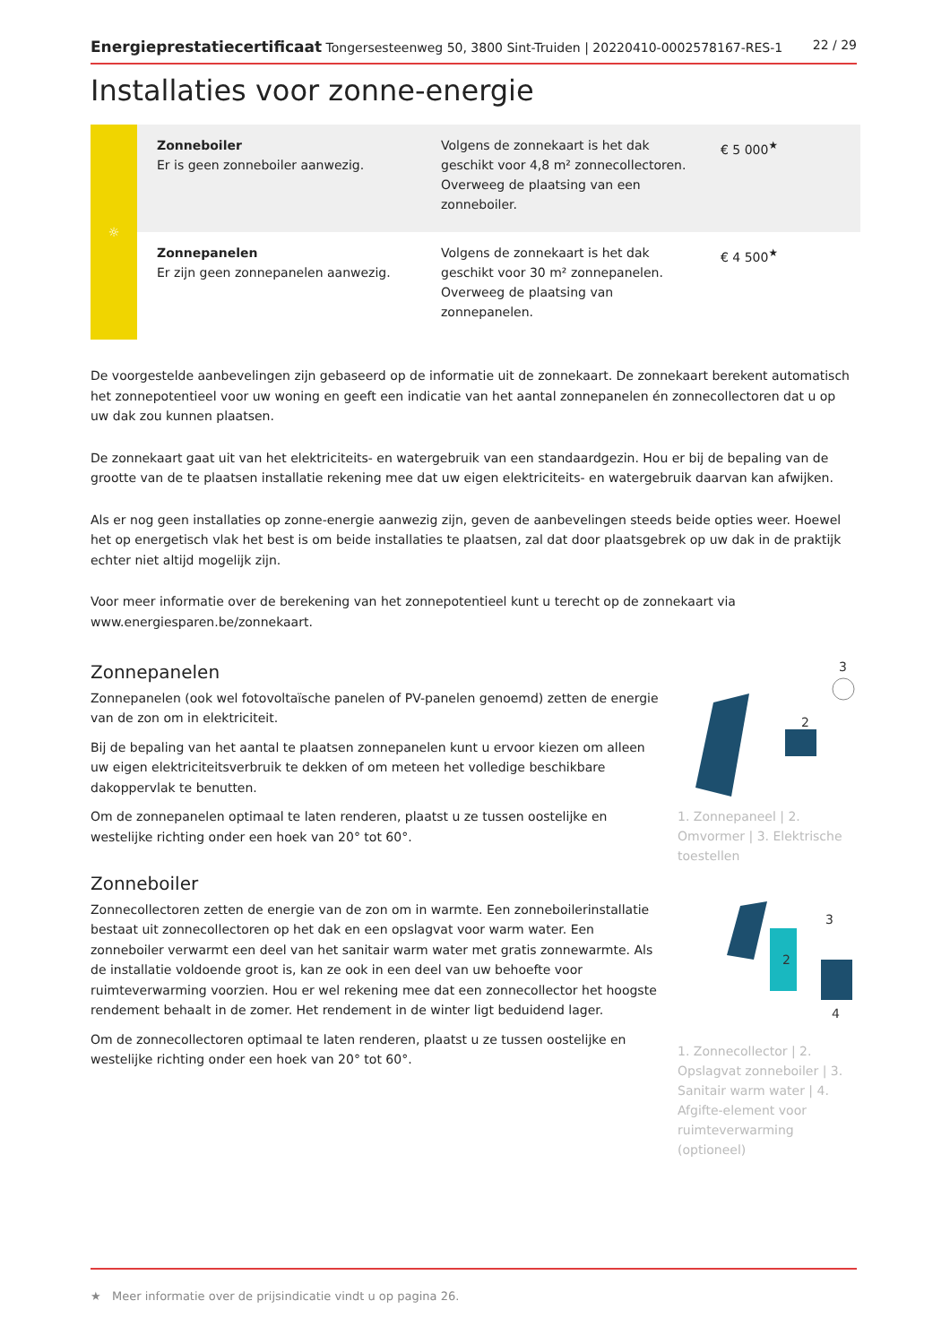Energieprestatiecertificaat Tongersesteenweg 50, 3800 Sint-Truiden | 20220410-0002578167-RES-1 22 / 29
Installaties voor zonne-energie
| ☼ | Zonneboiler Er is geen zonneboiler aanwezig. | Volgens de zonnekaart is het dak geschikt voor 4,8 m² zonnecollectoren. Overweeg de plaatsing van een zonneboiler. | € 5 000<sup>★</sup> |
| | Zonnepanelen Er zijn geen zonnepanelen aanwezig. | Volgens de zonnekaart is het dak geschikt voor 30 m² zonnepanelen. Overweeg de plaatsing van zonnepanelen. | € 4 500<sup>★</sup> |
De voorgestelde aanbevelingen zijn gebaseerd op de informatie uit de zonnekaart. De zonnekaart berekent automatisch het zonnepotentieel voor uw woning en geeft een indicatie van het aantal zonnepanelen én zonnecollectoren dat u op uw dak zou kunnen plaatsen.
De zonnekaart gaat uit van het elektriciteits- en watergebruik van een standaardgezin. Hou er bij de bepaling van de grootte van de te plaatsen installatie rekening mee dat uw eigen elektriciteits- en watergebruik daarvan kan afwijken.
Als er nog geen installaties op zonne-energie aanwezig zijn, geven de aanbevelingen steeds beide opties weer. Hoewel het op energetisch vlak het best is om beide installaties te plaatsen, zal dat door plaatsgebrek op uw dak in de praktijk echter niet altijd mogelijk zijn.
Voor meer informatie over de berekening van het zonnepotentieel kunt u terecht op de zonnekaart via www.energiesparen.be/zonnekaart.
Zonnepanelen
Zonnepanelen (ook wel fotovoltaïsche panelen of PV-panelen genoemd) zetten de energie van de zon om in elektriciteit.
Bij de bepaling van het aantal te plaatsen zonnepanelen kunt u ervoor kiezen om alleen uw eigen elektriciteitsverbruik te dekken of om meteen het volledige beschikbare dakoppervlak te benutten.
Om de zonnepanelen optimaal te laten renderen, plaatst u ze tussen oostelijke en westelijke richting onder een hoek van 20° tot 60°.
Zonneboiler
Zonnecollectoren zetten de energie van de zon om in warmte. Een zonneboilerinstallatie bestaat uit zonnecollectoren op het dak en een opslagvat voor warm water. Een zonneboiler verwarmt een deel van het sanitair warm water met gratis zonnewarmte. Als de installatie voldoende groot is, kan ze ook in een deel van uw behoefte voor ruimteverwarming voorzien. Hou er wel rekening mee dat een zonnecollector het hoogste rendement behaalt in de zomer. Het rendement in de winter ligt beduidend lager.
Om de zonnecollectoren optimaal te laten renderen, plaatst u ze tussen oostelijke en westelijke richting onder een hoek van 20° tot 60°.
3
2
1. Zonnepaneel | 2. Omvormer | 3. Elektrische toestellen
2
3
4
1. Zonnecollector | 2. Opslagvat zonneboiler | 3. Sanitair warm water | 4. Afgifte-element voor ruimteverwarming (optioneel)
★ Meer informatie over de prijsindicatie vindt u op pagina 26.